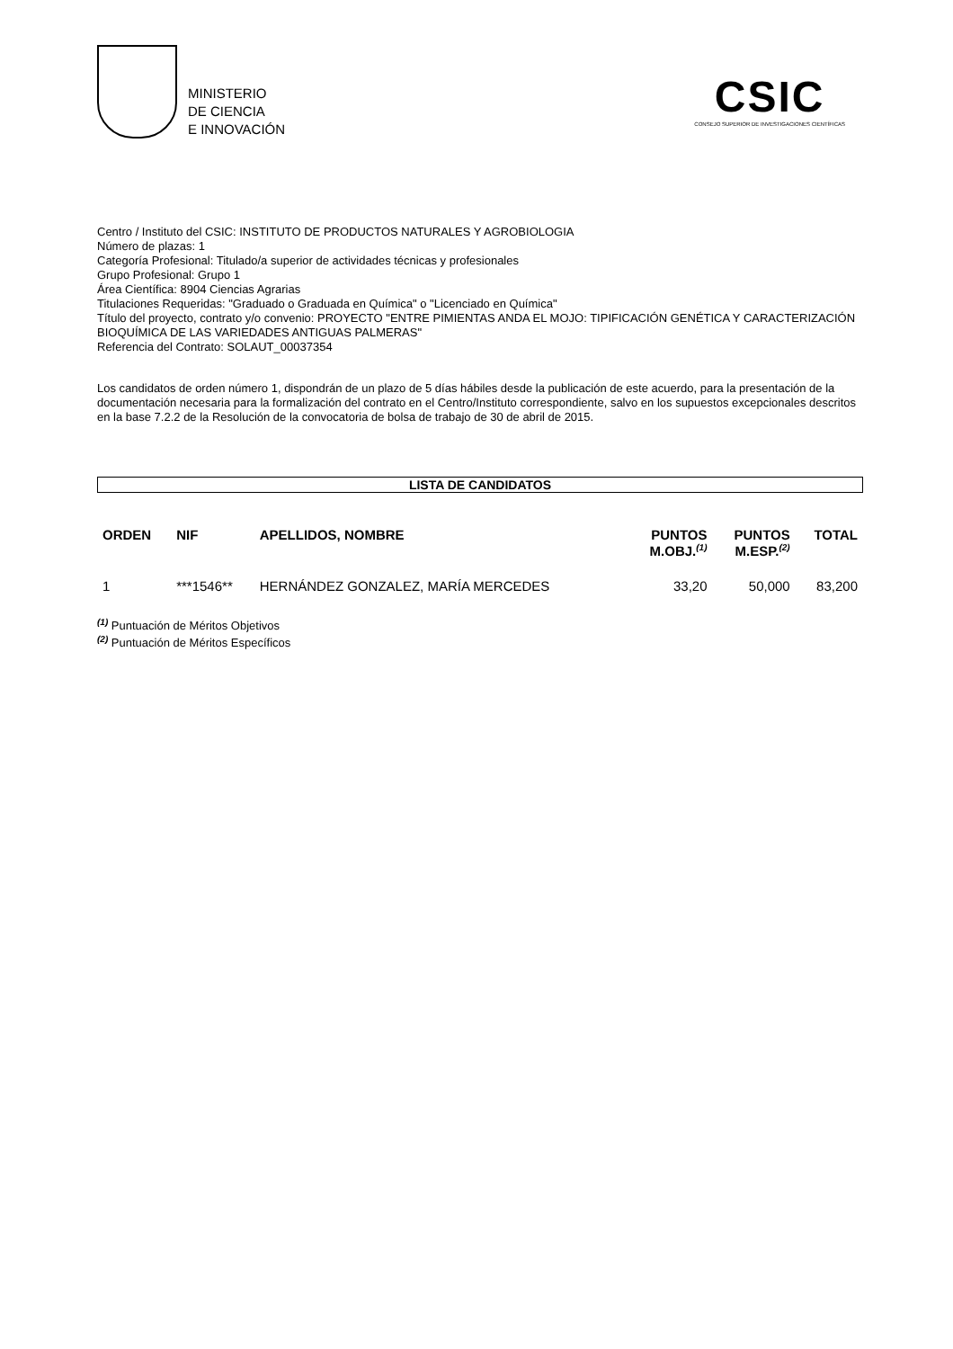MINISTERIO
DE CIENCIA
E INNOVACIÓN
CSIC
CONSEJO SUPERIOR DE INVESTIGACIONES CIENTÍFICAS
Centro / Instituto del CSIC: INSTITUTO DE PRODUCTOS NATURALES Y AGROBIOLOGIA
Número de plazas: 1
Categoría Profesional: Titulado/a superior de actividades técnicas y profesionales
Grupo Profesional: Grupo 1
Área Científica: 8904 Ciencias Agrarias
Titulaciones Requeridas: "Graduado o Graduada en Química" o "Licenciado en Química"
Título del proyecto, contrato y/o convenio: PROYECTO "ENTRE PIMIENTAS ANDA EL MOJO: TIPIFICACIÓN GENÉTICA Y CARACTERIZACIÓN BIOQUÍMICA DE LAS VARIEDADES ANTIGUAS PALMERAS"
Referencia del Contrato: SOLAUT_00037354
Los candidatos de orden número 1, dispondrán de un plazo de 5 días hábiles desde la publicación de este acuerdo, para la presentación de la documentación necesaria para la formalización del contrato en el Centro/Instituto correspondiente, salvo en los supuestos excepcionales descritos en la base 7.2.2 de la Resolución de la convocatoria de bolsa de trabajo de 30 de abril de 2015.
LISTA DE CANDIDATOS
| ORDEN | NIF | APELLIDOS, NOMBRE | PUNTOS M.OBJ.<sup>(1)</sup> | PUNTOS M.ESP.<sup>(2)</sup> | TOTAL |
| --- | --- | --- | --- | --- | --- |
| 1 | ***1546** | HERNÁNDEZ GONZALEZ, MARÍA MERCEDES | 33,20 | 50,000 | 83,200 |
<sup>(1)</sup> Puntuación de Méritos Objetivos
<sup>(2)</sup> Puntuación de Méritos Específicos